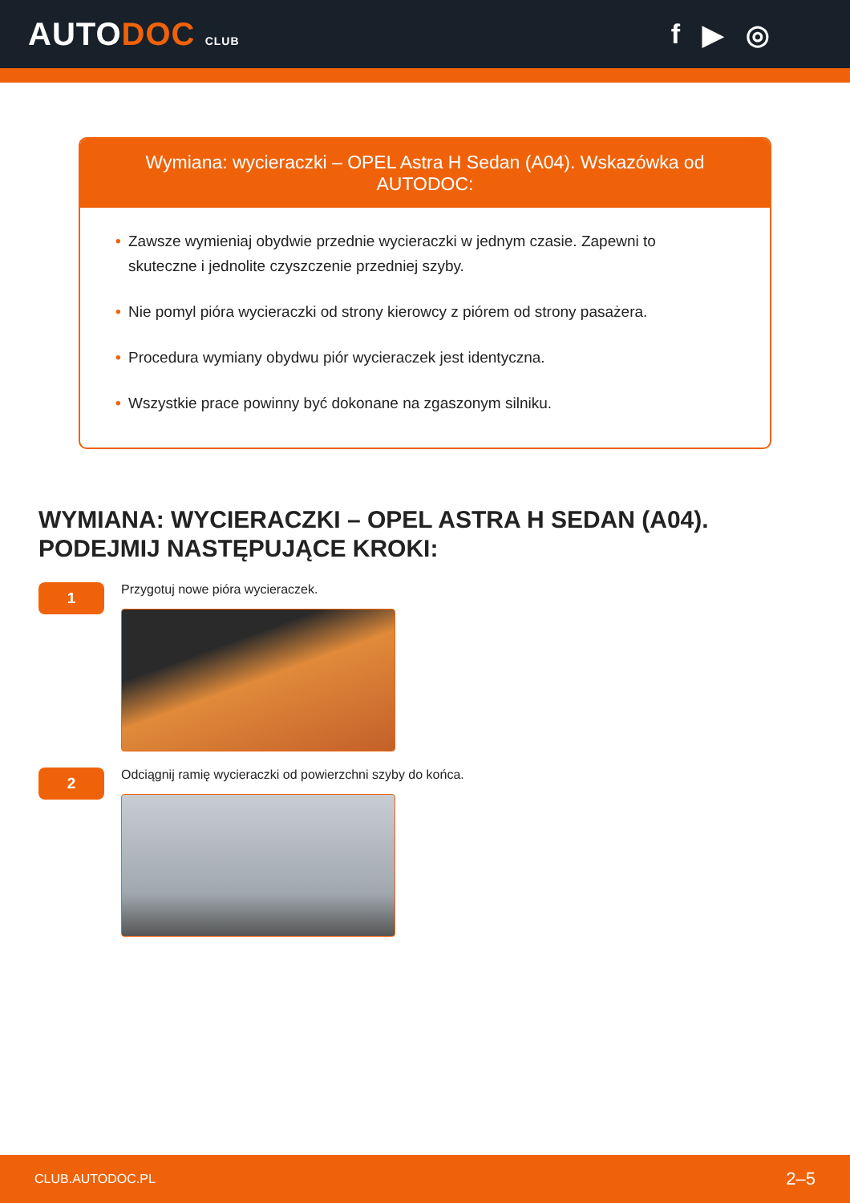AUTODOC CLUB
f ▶ ◎
Wymiana: wycieraczki – OPEL Astra H Sedan (A04). Wskazówka od AUTODOC:
• Zawsze wymieniaj obydwie przednie wycieraczki w jednym czasie. Zapewni to skuteczne i jednolite czyszczenie przedniej szyby.
• Nie pomyl pióra wycieraczki od strony kierowcy z piórem od strony pasażera.
• Procedura wymiany obydwu piór wycieraczek jest identyczna.
• Wszystkie prace powinny być dokonane na zgaszonym silniku.
WYMIANA: WYCIERACZKI – OPEL ASTRA H SEDAN (A04). PODEJMIJ NASTĘPUJĄCE KROKI:
1
Przygotuj nowe pióra wycieraczek.
2
Odciągnij ramię wycieraczki od powierzchni szyby do końca.
CLUB.AUTODOC.PL 2–5